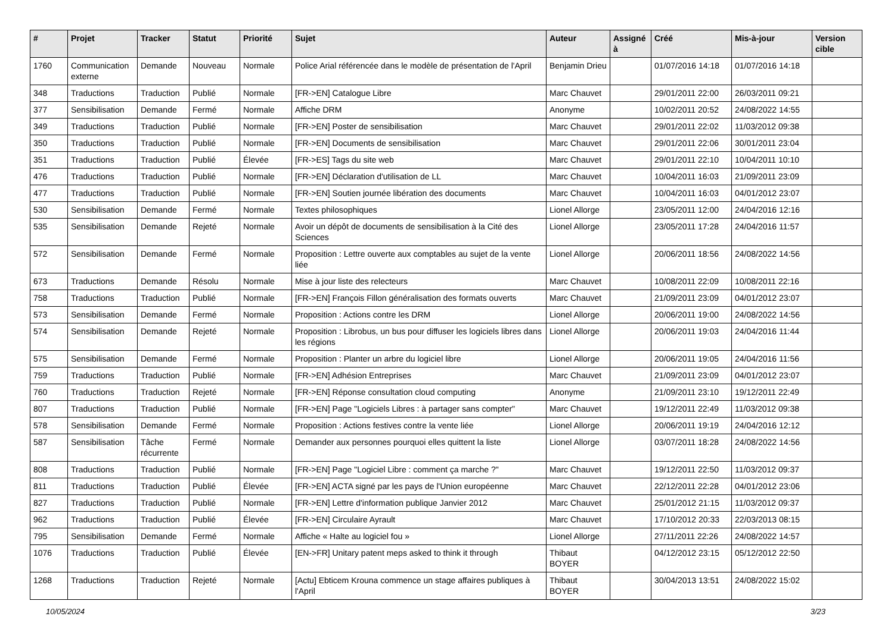| # | Projet | Tracker | Statut | Priorité | Sujet | Auteur | Assigné à | Créé | Mis-à-jour | Version cible |
| --- | --- | --- | --- | --- | --- | --- | --- | --- | --- | --- |
| 1760 | Communication externe | Demande | Nouveau | Normale | Police Arial référencée dans le modèle de présentation de l'April | Benjamin Drieu | | 01/07/2016 14:18 | 01/07/2016 14:18 | |
| 348 | Traductions | Traduction | Publié | Normale | [FR->EN] Catalogue Libre | Marc Chauvet | | 29/01/2011 22:00 | 26/03/2011 09:21 | |
| 377 | Sensibilisation | Demande | Fermé | Normale | Affiche DRM | Anonyme | | 10/02/2011 20:52 | 24/08/2022 14:55 | |
| 349 | Traductions | Traduction | Publié | Normale | [FR->EN] Poster de sensibilisation | Marc Chauvet | | 29/01/2011 22:02 | 11/03/2012 09:38 | |
| 350 | Traductions | Traduction | Publié | Normale | [FR->EN] Documents de sensibilisation | Marc Chauvet | | 29/01/2011 22:06 | 30/01/2011 23:04 | |
| 351 | Traductions | Traduction | Publié | Élevée | [FR->ES] Tags du site web | Marc Chauvet | | 29/01/2011 22:10 | 10/04/2011 10:10 | |
| 476 | Traductions | Traduction | Publié | Normale | [FR->EN] Déclaration d'utilisation de LL | Marc Chauvet | | 10/04/2011 16:03 | 21/09/2011 23:09 | |
| 477 | Traductions | Traduction | Publié | Normale | [FR->EN] Soutien journée libération des documents | Marc Chauvet | | 10/04/2011 16:03 | 04/01/2012 23:07 | |
| 530 | Sensibilisation | Demande | Fermé | Normale | Textes philosophiques | Lionel Allorge | | 23/05/2011 12:00 | 24/04/2016 12:16 | |
| 535 | Sensibilisation | Demande | Rejeté | Normale | Avoir un dépôt de documents de sensibilisation à la Cité des Sciences | Lionel Allorge | | 23/05/2011 17:28 | 24/04/2016 11:57 | |
| 572 | Sensibilisation | Demande | Fermé | Normale | Proposition : Lettre ouverte aux comptables au sujet de la vente liée | Lionel Allorge | | 20/06/2011 18:56 | 24/08/2022 14:56 | |
| 673 | Traductions | Demande | Résolu | Normale | Mise à jour liste des relecteurs | Marc Chauvet | | 10/08/2011 22:09 | 10/08/2011 22:16 | |
| 758 | Traductions | Traduction | Publié | Normale | [FR->EN] François Fillon généralisation des formats ouverts | Marc Chauvet | | 21/09/2011 23:09 | 04/01/2012 23:07 | |
| 573 | Sensibilisation | Demande | Fermé | Normale | Proposition : Actions contre les DRM | Lionel Allorge | | 20/06/2011 19:00 | 24/08/2022 14:56 | |
| 574 | Sensibilisation | Demande | Rejeté | Normale | Proposition : Librobus, un bus pour diffuser les logiciels libres dans les régions | Lionel Allorge | | 20/06/2011 19:03 | 24/04/2016 11:44 | |
| 575 | Sensibilisation | Demande | Fermé | Normale | Proposition : Planter un arbre du logiciel libre | Lionel Allorge | | 20/06/2011 19:05 | 24/04/2016 11:56 | |
| 759 | Traductions | Traduction | Publié | Normale | [FR->EN] Adhésion Entreprises | Marc Chauvet | | 21/09/2011 23:09 | 04/01/2012 23:07 | |
| 760 | Traductions | Traduction | Rejeté | Normale | [FR->EN] Réponse consultation cloud computing | Anonyme | | 21/09/2011 23:10 | 19/12/2011 22:49 | |
| 807 | Traductions | Traduction | Publié | Normale | [FR->EN] Page "Logiciels Libres : à partager sans compter" | Marc Chauvet | | 19/12/2011 22:49 | 11/03/2012 09:38 | |
| 578 | Sensibilisation | Demande | Fermé | Normale | Proposition : Actions festives contre la vente liée | Lionel Allorge | | 20/06/2011 19:19 | 24/04/2016 12:12 | |
| 587 | Sensibilisation | Tâche récurrente | Fermé | Normale | Demander aux personnes pourquoi elles quittent la liste | Lionel Allorge | | 03/07/2011 18:28 | 24/08/2022 14:56 | |
| 808 | Traductions | Traduction | Publié | Normale | [FR->EN] Page "Logiciel Libre : comment ça marche ?" | Marc Chauvet | | 19/12/2011 22:50 | 11/03/2012 09:37 | |
| 811 | Traductions | Traduction | Publié | Élevée | [FR->EN] ACTA signé par les pays de l'Union européenne | Marc Chauvet | | 22/12/2011 22:28 | 04/01/2012 23:06 | |
| 827 | Traductions | Traduction | Publié | Normale | [FR->EN] Lettre d'information publique Janvier 2012 | Marc Chauvet | | 25/01/2012 21:15 | 11/03/2012 09:37 | |
| 962 | Traductions | Traduction | Publié | Élevée | [FR->EN] Circulaire Ayrault | Marc Chauvet | | 17/10/2012 20:33 | 22/03/2013 08:15 | |
| 795 | Sensibilisation | Demande | Fermé | Normale | Affiche « Halte au logiciel fou » | Lionel Allorge | | 27/11/2011 22:26 | 24/08/2022 14:57 | |
| 1076 | Traductions | Traduction | Publié | Élevée | [EN->FR] Unitary patent meps asked to think it through | Thibaut BOYER | | 04/12/2012 23:15 | 05/12/2012 22:50 | |
| 1268 | Traductions | Traduction | Rejeté | Normale | [Actu] Ebticem Krouna commence un stage affaires publiques à l'April | Thibaut BOYER | | 30/04/2013 13:51 | 24/08/2022 15:02 | |
10/05/2024 3/23